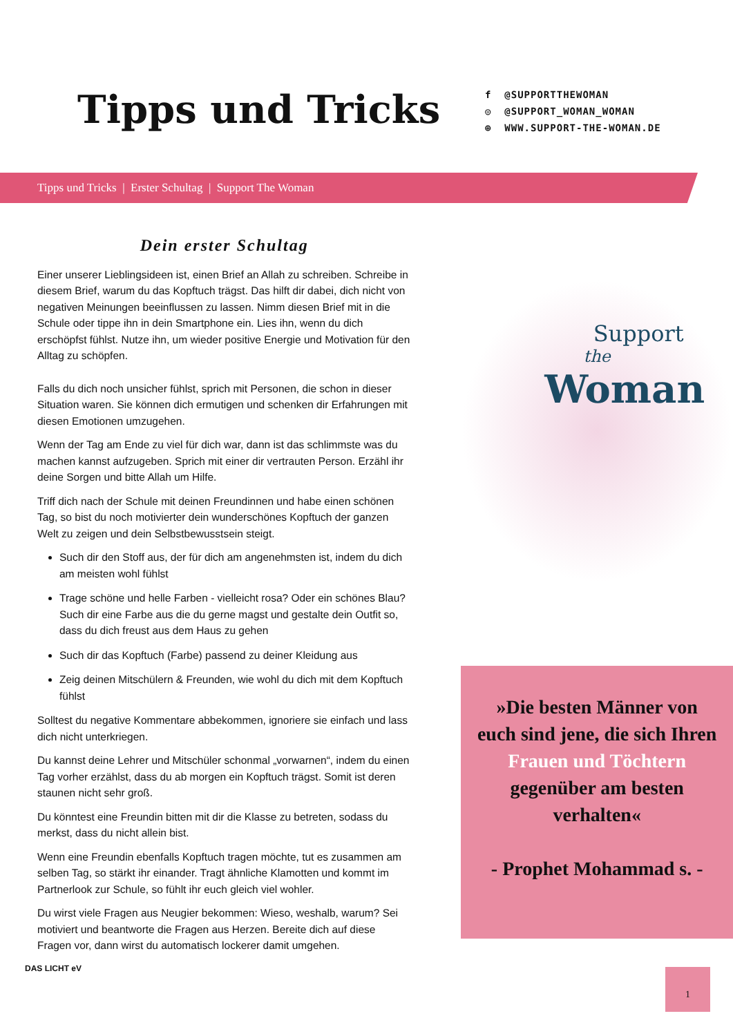Tipps und Tricks
f @SUPPORTTHEWOMAN
◎ @SUPPORT_WOMAN_WOMAN
⊕ WWW.SUPPORT-THE-WOMAN.DE
Tipps und Tricks | Erster Schultag | Support The Woman
Dein erster Schultag
Einer unserer Lieblingsideen ist, einen Brief an Allah zu schreiben. Schreibe in diesem Brief, warum du das Kopftuch trägst. Das hilft dir dabei, dich nicht von negativen Meinungen beeinflussen zu lassen. Nimm diesen Brief mit in die Schule oder tippe ihn in dein Smartphone ein. Lies ihn, wenn du dich erschöpfst fühlst. Nutze ihn, um wieder positive Energie und Motivation für den Alltag zu schöpfen.
Falls du dich noch unsicher fühlst, sprich mit Personen, die schon in dieser Situation waren. Sie können dich ermutigen und schenken dir Erfahrungen mit diesen Emotionen umzugehen.
Wenn der Tag am Ende zu viel für dich war, dann ist das schlimmste was du machen kannst aufzugeben. Sprich mit einer dir vertrauten Person. Erzähl ihr deine Sorgen und bitte Allah um Hilfe.
Triff dich nach der Schule mit deinen Freundinnen und habe einen schönen Tag, so bist du noch motivierter dein wunderschönes Kopftuch der ganzen Welt zu zeigen und dein Selbstbewusstsein steigt.
Such dir den Stoff aus, der für dich am angenehmsten ist, indem du dich am meisten wohl fühlst
Trage schöne und helle Farben - vielleicht rosa? Oder ein schönes Blau? Such dir eine Farbe aus die du gerne magst und gestalte dein Outfit so, dass du dich freust aus dem Haus zu gehen
Such dir das Kopftuch (Farbe) passend zu deiner Kleidung aus
Zeig deinen Mitschülern & Freunden, wie wohl du dich mit dem Kopftuch fühlst
Solltest du negative Kommentare abbekommen, ignoriere sie einfach und lass dich nicht unterkriegen.
Du kannst deine Lehrer und Mitschüler schonmal „vorwarnen“, indem du einen Tag vorher erzählst, dass du ab morgen ein Kopftuch trägst. Somit ist deren staunen nicht sehr groß.
Du könntest eine Freundin bitten mit dir die Klasse zu betreten, sodass du merkst, dass du nicht allein bist.
Wenn eine Freundin ebenfalls Kopftuch tragen möchte, tut es zusammen am selben Tag, so stärkt ihr einander. Tragt ähnliche Klamotten und kommt im Partnerlook zur Schule, so fühlt ihr euch gleich viel wohler.
Du wirst viele Fragen aus Neugier bekommen: Wieso, weshalb, warum? Sei motiviert und beantworte die Fragen aus Herzen. Bereite dich auf diese Fragen vor, dann wirst du automatisch lockerer damit umgehen.
Support
the
Woman
»Die besten Männer von euch sind jene, die sich Ihren Frauen und Töchtern gegenüber am besten verhalten«
- Prophet Mohammad s. -
DAS LICHT eV 1